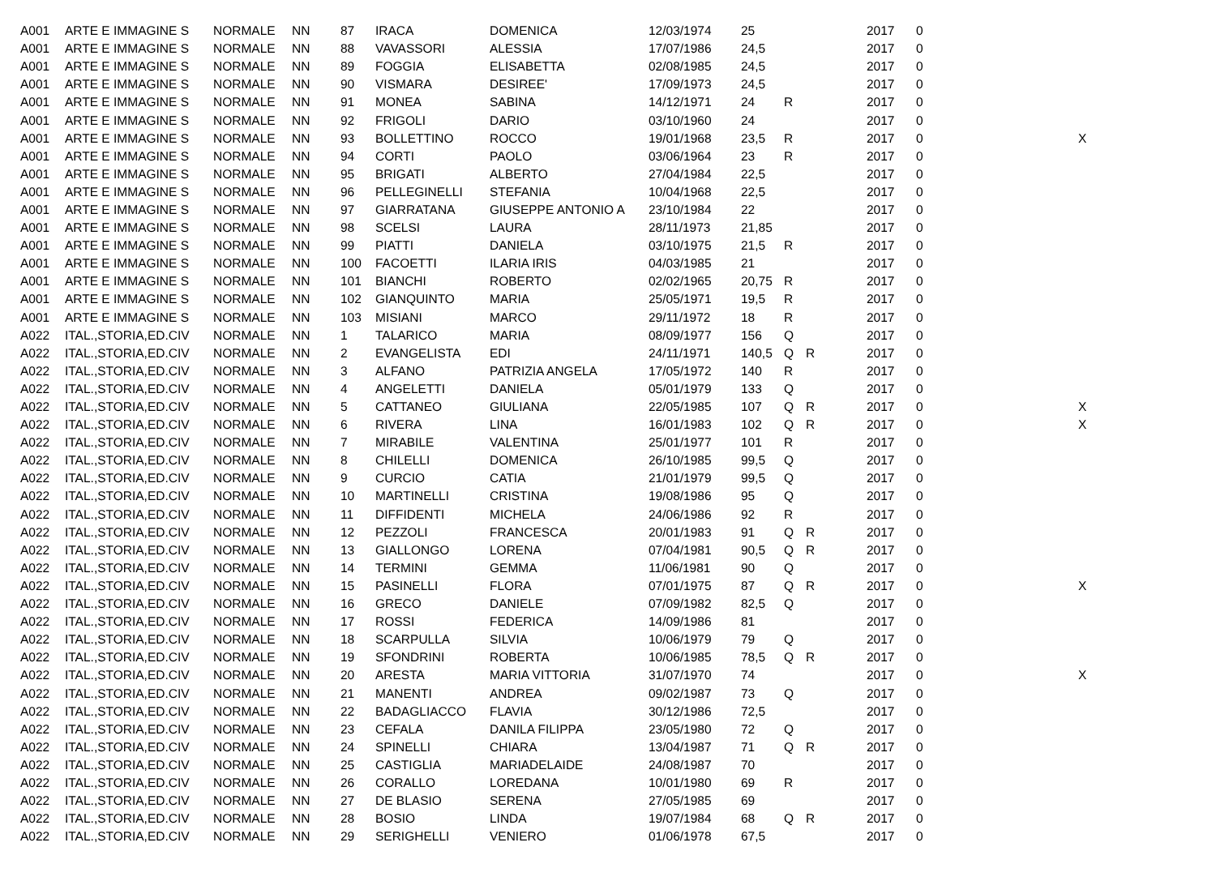| A001 | ARTE E IMMAGINE S | NORMALE | NN | 87 | IRACA | DOMENICA | 12/03/1974 | 25 | | | 2017 | 0 | |
| A001 | ARTE E IMMAGINE S | NORMALE | NN | 88 | VAVASSORI | ALESSIA | 17/07/1986 | 24,5 | | | 2017 | 0 | |
| A001 | ARTE E IMMAGINE S | NORMALE | NN | 89 | FOGGIA | ELISABETTA | 02/08/1985 | 24,5 | | | 2017 | 0 | |
| A001 | ARTE E IMMAGINE S | NORMALE | NN | 90 | VISMARA | DESIREE' | 17/09/1973 | 24,5 | | | 2017 | 0 | |
| A001 | ARTE E IMMAGINE S | NORMALE | NN | 91 | MONEA | SABINA | 14/12/1971 | 24 | R | | 2017 | 0 | |
| A001 | ARTE E IMMAGINE S | NORMALE | NN | 92 | FRIGOLI | DARIO | 03/10/1960 | 24 | | | 2017 | 0 | |
| A001 | ARTE E IMMAGINE S | NORMALE | NN | 93 | BOLLETTINO | ROCCO | 19/01/1968 | 23,5 | R | | 2017 | 0 | X |
| A001 | ARTE E IMMAGINE S | NORMALE | NN | 94 | CORTI | PAOLO | 03/06/1964 | 23 | R | | 2017 | 0 | |
| A001 | ARTE E IMMAGINE S | NORMALE | NN | 95 | BRIGATI | ALBERTO | 27/04/1984 | 22,5 | | | 2017 | 0 | |
| A001 | ARTE E IMMAGINE S | NORMALE | NN | 96 | PELLEGINELLI | STEFANIA | 10/04/1968 | 22,5 | | | 2017 | 0 | |
| A001 | ARTE E IMMAGINE S | NORMALE | NN | 97 | GIARRATANA | GIUSEPPE ANTONIO A | 23/10/1984 | 22 | | | 2017 | 0 | |
| A001 | ARTE E IMMAGINE S | NORMALE | NN | 98 | SCELSI | LAURA | 28/11/1973 | 21,85 | | | 2017 | 0 | |
| A001 | ARTE E IMMAGINE S | NORMALE | NN | 99 | PIATTI | DANIELA | 03/10/1975 | 21,5 | R | | 2017 | 0 | |
| A001 | ARTE E IMMAGINE S | NORMALE | NN | 100 | FACOETTI | ILARIA IRIS | 04/03/1985 | 21 | | | 2017 | 0 | |
| A001 | ARTE E IMMAGINE S | NORMALE | NN | 101 | BIANCHI | ROBERTO | 02/02/1965 | 20,75 | R | | 2017 | 0 | |
| A001 | ARTE E IMMAGINE S | NORMALE | NN | 102 | GIANQUINTO | MARIA | 25/05/1971 | 19,5 | R | | 2017 | 0 | |
| A001 | ARTE E IMMAGINE S | NORMALE | NN | 103 | MISIANI | MARCO | 29/11/1972 | 18 | R | | 2017 | 0 | |
| A022 | ITAL.,STORIA,ED.CIV | NORMALE | NN | 1 | TALARICO | MARIA | 08/09/1977 | 156 | Q | | 2017 | 0 | |
| A022 | ITAL.,STORIA,ED.CIV | NORMALE | NN | 2 | EVANGELISTA | EDI | 24/11/1971 | 140,5 | Q | R | 2017 | 0 | |
| A022 | ITAL.,STORIA,ED.CIV | NORMALE | NN | 3 | ALFANO | PATRIZIA ANGELA | 17/05/1972 | 140 | R | | 2017 | 0 | |
| A022 | ITAL.,STORIA,ED.CIV | NORMALE | NN | 4 | ANGELETTI | DANIELA | 05/01/1979 | 133 | Q | | 2017 | 0 | |
| A022 | ITAL.,STORIA,ED.CIV | NORMALE | NN | 5 | CATTANEO | GIULIANA | 22/05/1985 | 107 | Q | R | 2017 | 0 | X |
| A022 | ITAL.,STORIA,ED.CIV | NORMALE | NN | 6 | RIVERA | LINA | 16/01/1983 | 102 | Q | R | 2017 | 0 | X |
| A022 | ITAL.,STORIA,ED.CIV | NORMALE | NN | 7 | MIRABILE | VALENTINA | 25/01/1977 | 101 | R | | 2017 | 0 | |
| A022 | ITAL.,STORIA,ED.CIV | NORMALE | NN | 8 | CHILELLI | DOMENICA | 26/10/1985 | 99,5 | Q | | 2017 | 0 | |
| A022 | ITAL.,STORIA,ED.CIV | NORMALE | NN | 9 | CURCIO | CATIA | 21/01/1979 | 99,5 | Q | | 2017 | 0 | |
| A022 | ITAL.,STORIA,ED.CIV | NORMALE | NN | 10 | MARTINELLI | CRISTINA | 19/08/1986 | 95 | Q | | 2017 | 0 | |
| A022 | ITAL.,STORIA,ED.CIV | NORMALE | NN | 11 | DIFFIDENTI | MICHELA | 24/06/1986 | 92 | R | | 2017 | 0 | |
| A022 | ITAL.,STORIA,ED.CIV | NORMALE | NN | 12 | PEZZOLI | FRANCESCA | 20/01/1983 | 91 | Q | R | 2017 | 0 | |
| A022 | ITAL.,STORIA,ED.CIV | NORMALE | NN | 13 | GIALLONGO | LORENA | 07/04/1981 | 90,5 | Q | R | 2017 | 0 | |
| A022 | ITAL.,STORIA,ED.CIV | NORMALE | NN | 14 | TERMINI | GEMMA | 11/06/1981 | 90 | Q | | 2017 | 0 | |
| A022 | ITAL.,STORIA,ED.CIV | NORMALE | NN | 15 | PASINELLI | FLORA | 07/01/1975 | 87 | Q | R | 2017 | 0 | X |
| A022 | ITAL.,STORIA,ED.CIV | NORMALE | NN | 16 | GRECO | DANIELE | 07/09/1982 | 82,5 | Q | | 2017 | 0 | |
| A022 | ITAL.,STORIA,ED.CIV | NORMALE | NN | 17 | ROSSI | FEDERICA | 14/09/1986 | 81 | | | 2017 | 0 | |
| A022 | ITAL.,STORIA,ED.CIV | NORMALE | NN | 18 | SCARPULLA | SILVIA | 10/06/1979 | 79 | Q | | 2017 | 0 | |
| A022 | ITAL.,STORIA,ED.CIV | NORMALE | NN | 19 | SFONDRINI | ROBERTA | 10/06/1985 | 78,5 | Q | R | 2017 | 0 | |
| A022 | ITAL.,STORIA,ED.CIV | NORMALE | NN | 20 | ARESTA | MARIA VITTORIA | 31/07/1970 | 74 | | | 2017 | 0 | X |
| A022 | ITAL.,STORIA,ED.CIV | NORMALE | NN | 21 | MANENTI | ANDREA | 09/02/1987 | 73 | Q | | 2017 | 0 | |
| A022 | ITAL.,STORIA,ED.CIV | NORMALE | NN | 22 | BADAGLIACCO | FLAVIA | 30/12/1986 | 72,5 | | | 2017 | 0 | |
| A022 | ITAL.,STORIA,ED.CIV | NORMALE | NN | 23 | CEFALA | DANILA FILIPPA | 23/05/1980 | 72 | Q | | 2017 | 0 | |
| A022 | ITAL.,STORIA,ED.CIV | NORMALE | NN | 24 | SPINELLI | CHIARA | 13/04/1987 | 71 | Q | R | 2017 | 0 | |
| A022 | ITAL.,STORIA,ED.CIV | NORMALE | NN | 25 | CASTIGLIA | MARIADELAIDE | 24/08/1987 | 70 | | | 2017 | 0 | |
| A022 | ITAL.,STORIA,ED.CIV | NORMALE | NN | 26 | CORALLO | LOREDANA | 10/01/1980 | 69 | R | | 2017 | 0 | |
| A022 | ITAL.,STORIA,ED.CIV | NORMALE | NN | 27 | DE BLASIO | SERENA | 27/05/1985 | 69 | | | 2017 | 0 | |
| A022 | ITAL.,STORIA,ED.CIV | NORMALE | NN | 28 | BOSIO | LINDA | 19/07/1984 | 68 | Q | R | 2017 | 0 | |
| A022 | ITAL.,STORIA,ED.CIV | NORMALE | NN | 29 | SERIGHELLI | VENIERO | 01/06/1978 | 67,5 | | | 2017 | 0 | |